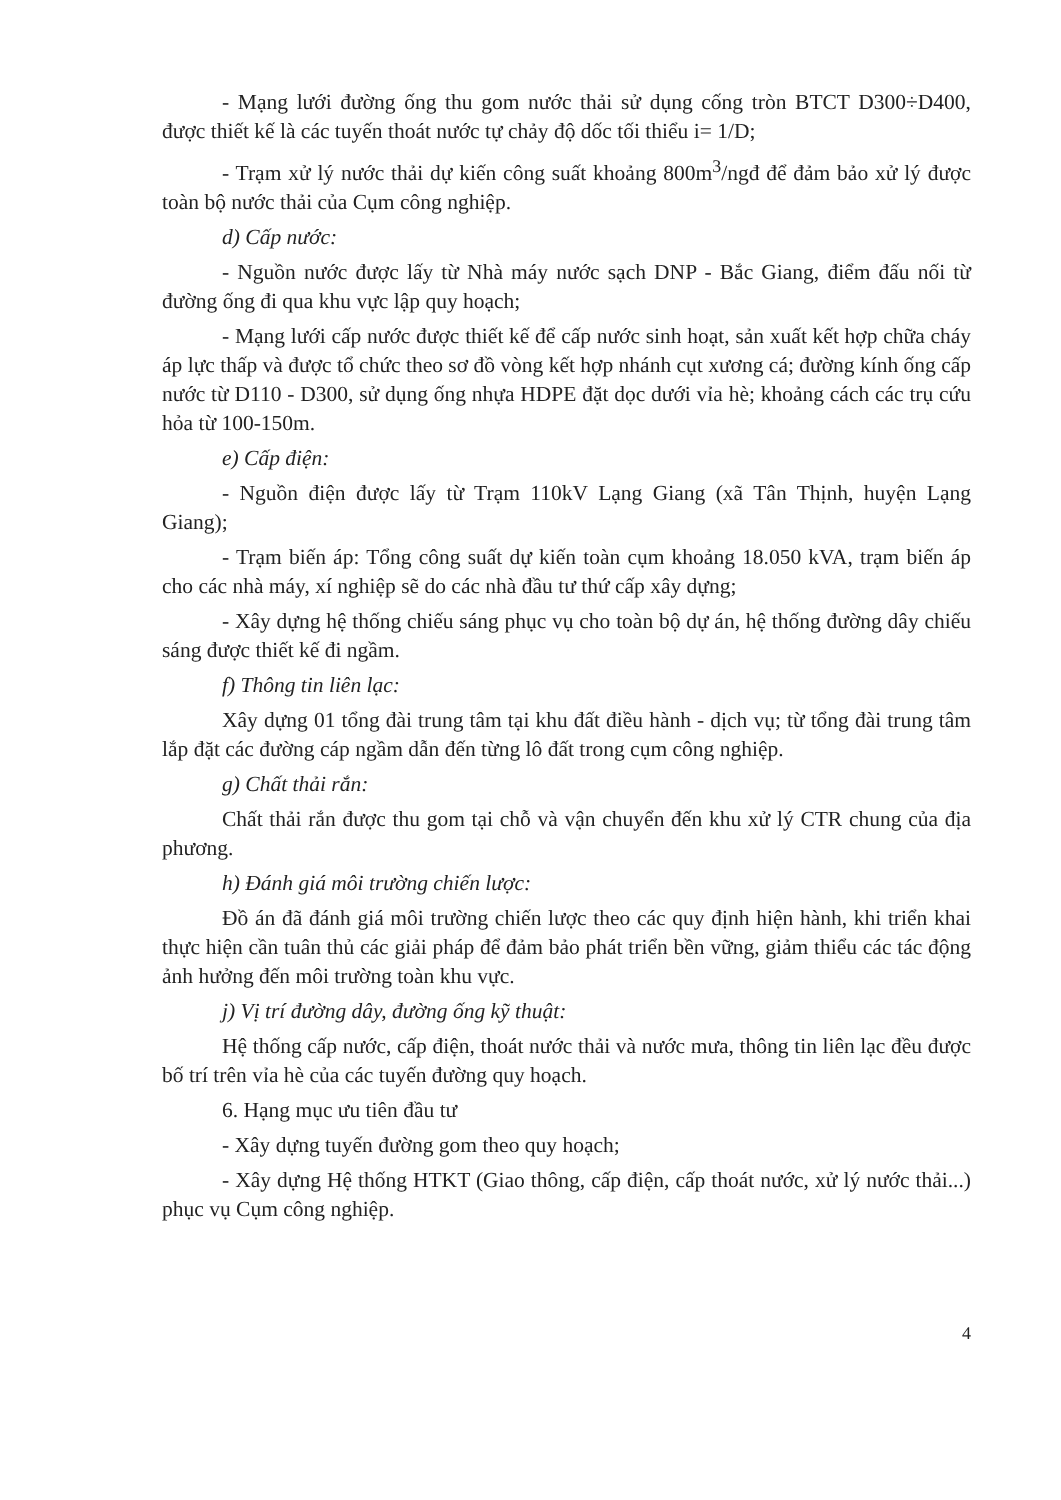- Mạng lưới đường ống thu gom nước thải sử dụng cống tròn BTCT D300÷D400, được thiết kế là các tuyến thoát nước tự chảy độ dốc tối thiểu i= 1/D;
- Trạm xử lý nước thải dự kiến công suất khoảng 800m<sup>3</sup>/ngđ để đảm bảo xử lý được toàn bộ nước thải của Cụm công nghiệp.
d) Cấp nước:
- Nguồn nước được lấy từ Nhà máy nước sạch DNP - Bắc Giang, điểm đấu nối từ đường ống đi qua khu vực lập quy hoạch;
- Mạng lưới cấp nước được thiết kế để cấp nước sinh hoạt, sản xuất kết hợp chữa cháy áp lực thấp và được tổ chức theo sơ đồ vòng kết hợp nhánh cụt xương cá; đường kính ống cấp nước từ D110 - D300, sử dụng ống nhựa HDPE đặt dọc dưới vỉa hè; khoảng cách các trụ cứu hỏa từ 100-150m.
e) Cấp điện:
- Nguồn điện được lấy từ Trạm 110kV Lạng Giang (xã Tân Thịnh, huyện Lạng Giang);
- Trạm biến áp: Tổng công suất dự kiến toàn cụm khoảng 18.050 kVA, trạm biến áp cho các nhà máy, xí nghiệp sẽ do các nhà đầu tư thứ cấp xây dựng;
- Xây dựng hệ thống chiếu sáng phục vụ cho toàn bộ dự án, hệ thống đường dây chiếu sáng được thiết kế đi ngầm.
f) Thông tin liên lạc:
Xây dựng 01 tổng đài trung tâm tại khu đất điều hành - dịch vụ; từ tổng đài trung tâm lắp đặt các đường cáp ngầm dẫn đến từng lô đất trong cụm công nghiệp.
g) Chất thải rắn:
Chất thải rắn được thu gom tại chỗ và vận chuyển đến khu xử lý CTR chung của địa phương.
h) Đánh giá môi trường chiến lược:
Đồ án đã đánh giá môi trường chiến lược theo các quy định hiện hành, khi triển khai thực hiện cần tuân thủ các giải pháp để đảm bảo phát triển bền vững, giảm thiểu các tác động ảnh hưởng đến môi trường toàn khu vực.
j) Vị trí đường dây, đường ống kỹ thuật:
Hệ thống cấp nước, cấp điện, thoát nước thải và nước mưa, thông tin liên lạc đều được bố trí trên vỉa hè của các tuyến đường quy hoạch.
6. Hạng mục ưu tiên đầu tư
- Xây dựng tuyến đường gom theo quy hoạch;
- Xây dựng Hệ thống HTKT (Giao thông, cấp điện, cấp thoát nước, xử lý nước thải...) phục vụ Cụm công nghiệp.
4